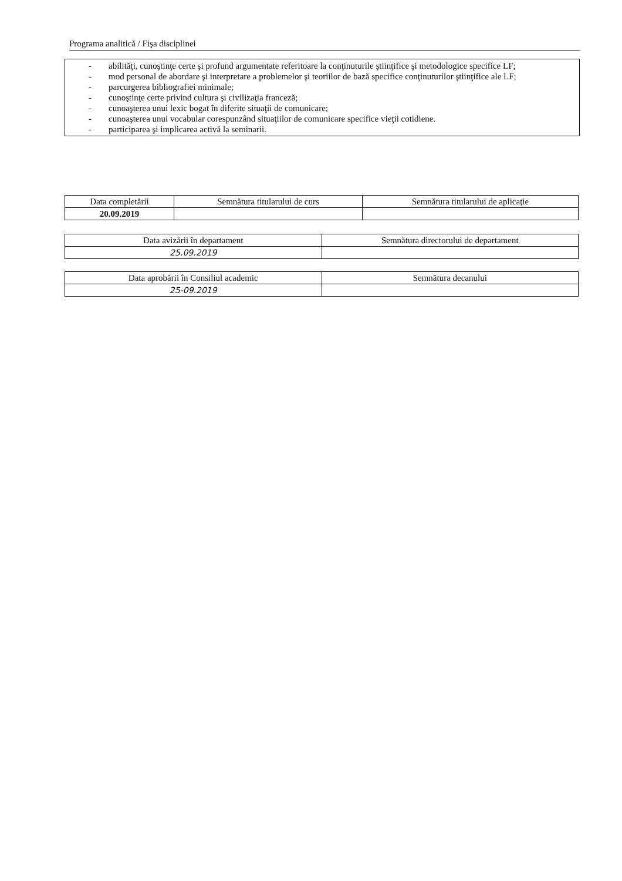Programa analitică / Fişa disciplinei
- abilităţi, cunoştinţe certe şi profund argumentate referitoare la conţinuturile ştiinţifice şi metodologice specifice LF;
- mod personal de abordare şi interpretare a problemelor şi teoriilor de bază specifice conţinuturilor ştiinţifice ale LF;
- parcurgerea bibliografiei minimale;
- cunoştinţe certe privind cultura şi civilizaţia franceză;
- cunoaşterea unui lexic bogat în diferite situaţii de comunicare;
- cunoaşterea unui vocabular corespunzând situaţiilor de comunicare specifice vieţii cotidiene.
- participarea şi implicarea activă la seminarii.
| Data completării | Semnătura titularului de curs | Semnătura titularului de aplicaţie |
| 20.09.2019 | | |
| Data avizării în departament | Semnătura directorului de departament |
| 25.09.2019 | |
| Data aprobării în Consiliul academic | Semnătura decanului |
| 25-09.2019 | |